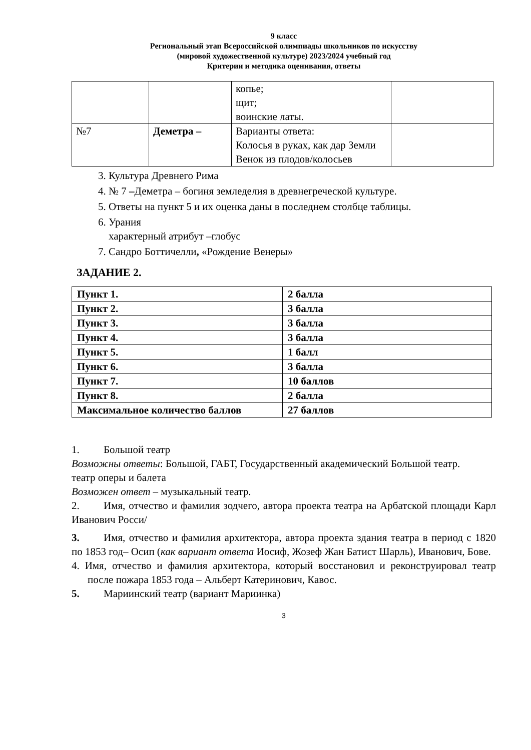9 класс
Региональный этап Всероссийской олимпиады школьников по искусству
(мировой художественной культуре) 2023/2024 учебный год
Критерии и методика оценивания, ответы
| | | копье; щит; воинские латы. | |
| №7 | Деметра – | Варианты ответа: Колосья в руках, как дар Земли Венок из плодов/колосьев | |
3. Культура Древнего Рима
4. № 7 –Деметра – богиня земледелия в древнегреческой культуре.
5. Ответы на пункт 5 и их оценка даны в последнем столбце таблицы.
6. Урания
характерный атрибут –глобус
7. Сандро Боттичелли, «Рождение Венеры»
ЗАДАНИЕ 2.
| Пункт 1. | 2 балла |
| Пункт 2. | 3 балла |
| Пункт 3. | 3 балла |
| Пункт 4. | 3 балла |
| Пункт 5. | 1 балл |
| Пункт 6. | 3 балла |
| Пункт 7. | 10 баллов |
| Пункт 8. | 2 балла |
| Максимальное количество баллов | 27 баллов |
1. Большой театр
Возможны ответы: Большой, ГАБТ, Государственный академический Большой театр.
театр оперы и балета
Возможен ответ – музыкальный театр.
2. Имя, отчество и фамилия зодчего, автора проекта театра на Арбатской площади Карл Иванович Росси/
3. Имя, отчество и фамилия архитектора, автора проекта здания театра в период с 1820 по 1853 год– Осип (как вариант ответа Иосиф, Жозеф Жан Батист Шарль), Иванович, Бове.
4. Имя, отчество и фамилия архитектора, который восстановил и реконструировал театр после пожара 1853 года – Альберт Катеринович, Кавос.
5. Мариинский театр (вариант Мариинка)
3